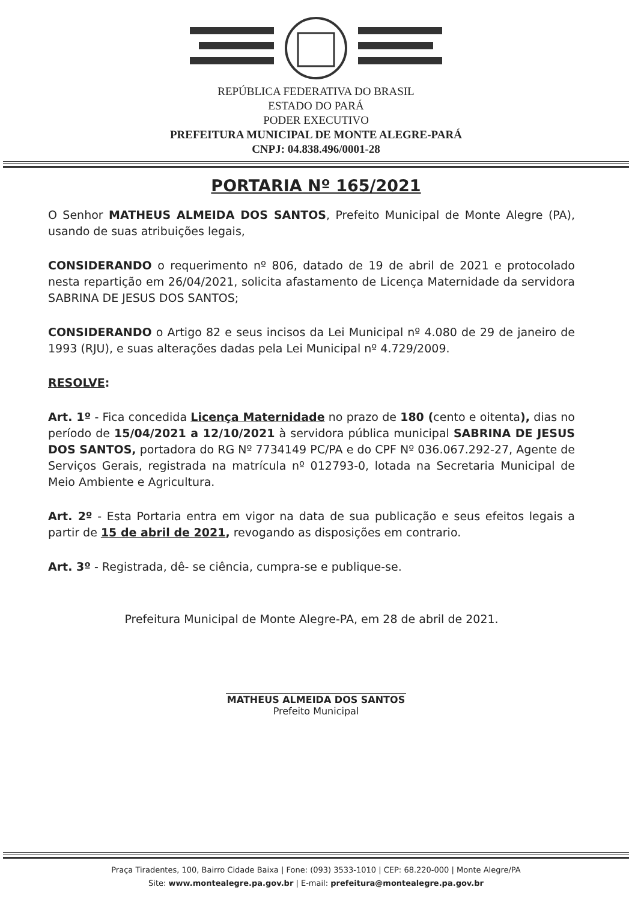REPÚBLICA FEDERATIVA DO BRASIL
ESTADO DO PARÁ
PODER EXECUTIVO
PREFEITURA MUNICIPAL DE MONTE ALEGRE-PARÁ
CNPJ: 04.838.496/0001-28
PORTARIA Nº 165/2021
O Senhor MATHEUS ALMEIDA DOS SANTOS, Prefeito Municipal de Monte Alegre (PA), usando de suas atribuições legais,
CONSIDERANDO o requerimento nº 806, datado de 19 de abril de 2021 e protocolado nesta repartição em 26/04/2021, solicita afastamento de Licença Maternidade da servidora SABRINA DE JESUS DOS SANTOS;
CONSIDERANDO o Artigo 82 e seus incisos da Lei Municipal nº 4.080 de 29 de janeiro de 1993 (RJU), e suas alterações dadas pela Lei Municipal nº 4.729/2009.
RESOLVE:
Art. 1º - Fica concedida Licença Maternidade no prazo de 180 (cento e oitenta), dias no período de 15/04/2021 a 12/10/2021 à servidora pública municipal SABRINA DE JESUS DOS SANTOS, portadora do RG Nº 7734149 PC/PA e do CPF Nº 036.067.292-27, Agente de Serviços Gerais, registrada na matrícula nº 012793-0, lotada na Secretaria Municipal de Meio Ambiente e Agricultura.
Art. 2º - Esta Portaria entra em vigor na data de sua publicação e seus efeitos legais a partir de 15 de abril de 2021, revogando as disposições em contrario.
Art. 3º - Registrada, dê- se ciência, cumpra-se e publique-se.
Prefeitura Municipal de Monte Alegre-PA, em 28 de abril de 2021.
MATHEUS ALMEIDA DOS SANTOS
Prefeito Municipal
Praça Tiradentes, 100, Bairro Cidade Baixa | Fone: (093) 3533-1010 | CEP: 68.220-000 | Monte Alegre/PA
Site: www.montealegre.pa.gov.br | E-mail: prefeitura@montealegre.pa.gov.br